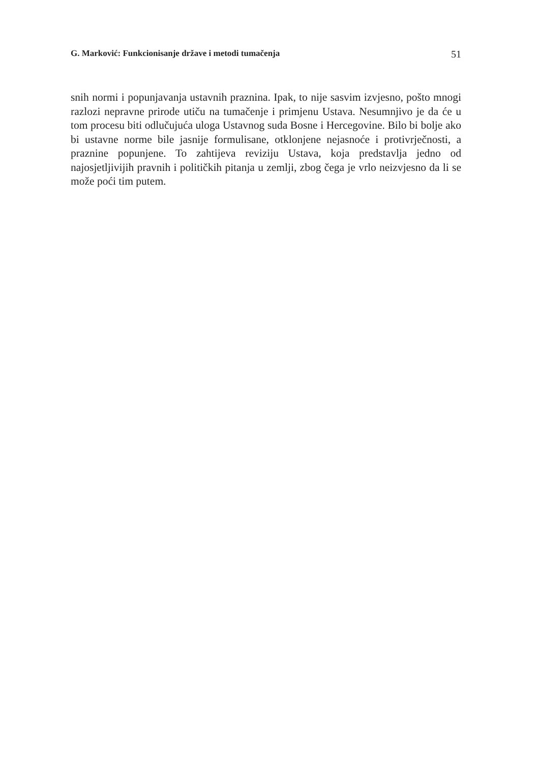G. Marković: Funkcionisanje države i metodi tumačenja 51
snih normi i popunjavanja ustavnih praznina. Ipak, to nije sasvim izvjesno, pošto mnogi razlozi nepravne prirode utiču na tumačenje i primjenu Ustava. Nesumnjivo je da će u tom procesu biti odlučujuća uloga Ustavnog suda Bosne i Hercegovine. Bilo bi bolje ako bi ustavne norme bile jasnije formulisane, otklonjene nejasnoće i protivrječnosti, a praznine popunjene. To zahtijeva reviziju Ustava, koja predstavlja jedno od najosjetljivijih pravnih i političkih pitanja u zemlji, zbog čega je vrlo neizvjesno da li se može poći tim putem.